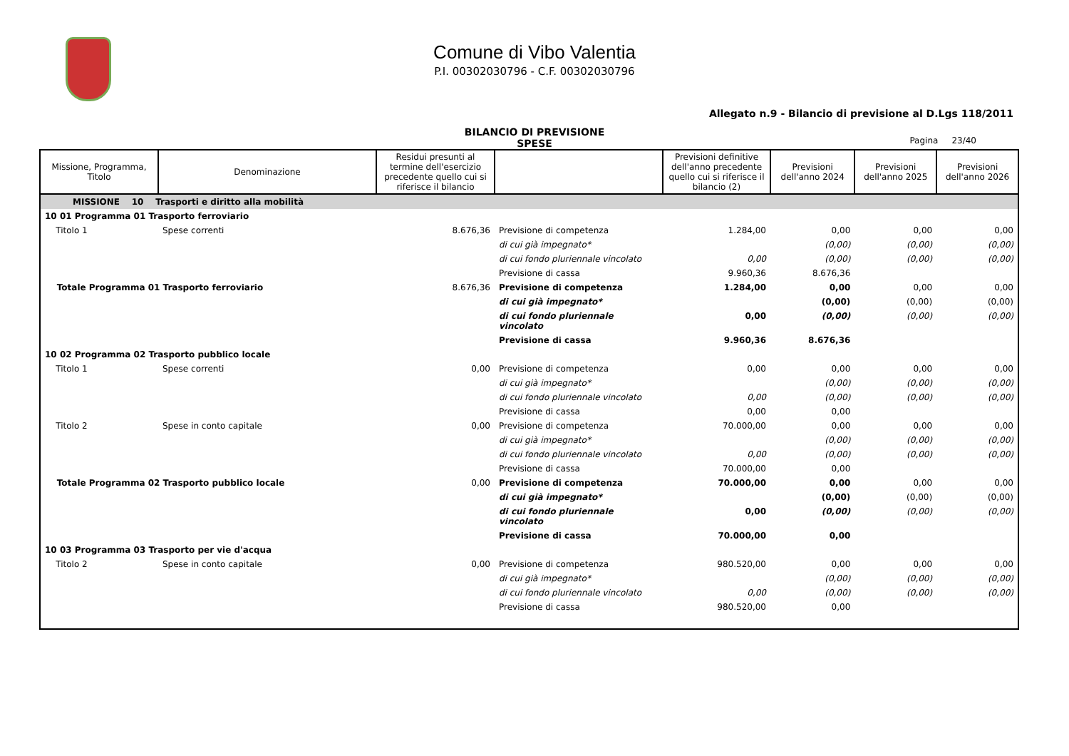Comune di Vibo Valentia
P.I. 00302030796 - C.F. 00302030796
Allegato n.9 - Bilancio di previsione al D.Lgs 118/2011
BILANCIO DI PREVISIONE
SPESE
Pagina 23/40
| Missione, Programma, Titolo | Denominazione | Residui presunti al termine dell'esercizio precedente quello cui si riferisce il bilancio | | Previsioni definitive dell'anno precedente quello cui si riferisce il bilancio (2) | Previsioni dell'anno 2024 | Previsioni dell'anno 2025 | Previsioni dell'anno 2026 |
| --- | --- | --- | --- | --- | --- | --- | --- |
| MISSIONE 10 Trasporti e diritto alla mobilità | | | | | | | |
| 10 01 Programma 01 Trasporto ferroviario | | | | | | | |
| Titolo 1 | Spese correnti | 8.676,36 | Previsione di competenza | 1.284,00 | 0,00 | 0,00 | 0,00 |
| | | | di cui già impegnato* | | (0,00) | (0,00) | (0,00) |
| | | | di cui fondo pluriennale vincolato | 0,00 | (0,00) | (0,00) | (0,00) |
| | | | Previsione di cassa | 9.960,36 | 8.676,36 | | |
| Totale Programma 01 Trasporto ferroviario | | 8.676,36 | Previsione di competenza | 1.284,00 | 0,00 | 0,00 | 0,00 |
| | | | di cui già impegnato* | | (0,00) | (0,00) | (0,00) |
| | | | di cui fondo pluriennale vincolato | 0,00 | (0,00) | (0,00) | (0,00) |
| | | | Previsione di cassa | 9.960,36 | 8.676,36 | | |
| 10 02 Programma 02 Trasporto pubblico locale | | | | | | | |
| Titolo 1 | Spese correnti | 0,00 | Previsione di competenza | 0,00 | 0,00 | 0,00 | 0,00 |
| | | | di cui già impegnato* | | (0,00) | (0,00) | (0,00) |
| | | | di cui fondo pluriennale vincolato | 0,00 | (0,00) | (0,00) | (0,00) |
| | | | Previsione di cassa | 0,00 | 0,00 | | |
| Titolo 2 | Spese in conto capitale | 0,00 | Previsione di competenza | 70.000,00 | 0,00 | 0,00 | 0,00 |
| | | | di cui già impegnato* | | (0,00) | (0,00) | (0,00) |
| | | | di cui fondo pluriennale vincolato | 0,00 | (0,00) | (0,00) | (0,00) |
| | | | Previsione di cassa | 70.000,00 | 0,00 | | |
| Totale Programma 02 Trasporto pubblico locale | | 0,00 | Previsione di competenza | 70.000,00 | 0,00 | 0,00 | 0,00 |
| | | | di cui già impegnato* | | (0,00) | (0,00) | (0,00) |
| | | | di cui fondo pluriennale vincolato | 0,00 | (0,00) | (0,00) | (0,00) |
| | | | Previsione di cassa | 70.000,00 | 0,00 | | |
| 10 03 Programma 03 Trasporto per vie d'acqua | | | | | | | |
| Titolo 2 | Spese in conto capitale | 0,00 | Previsione di competenza | 980.520,00 | 0,00 | 0,00 | 0,00 |
| | | | di cui già impegnato* | | (0,00) | (0,00) | (0,00) |
| | | | di cui fondo pluriennale vincolato | 0,00 | (0,00) | (0,00) | (0,00) |
| | | | Previsione di cassa | 980.520,00 | 0,00 | | |